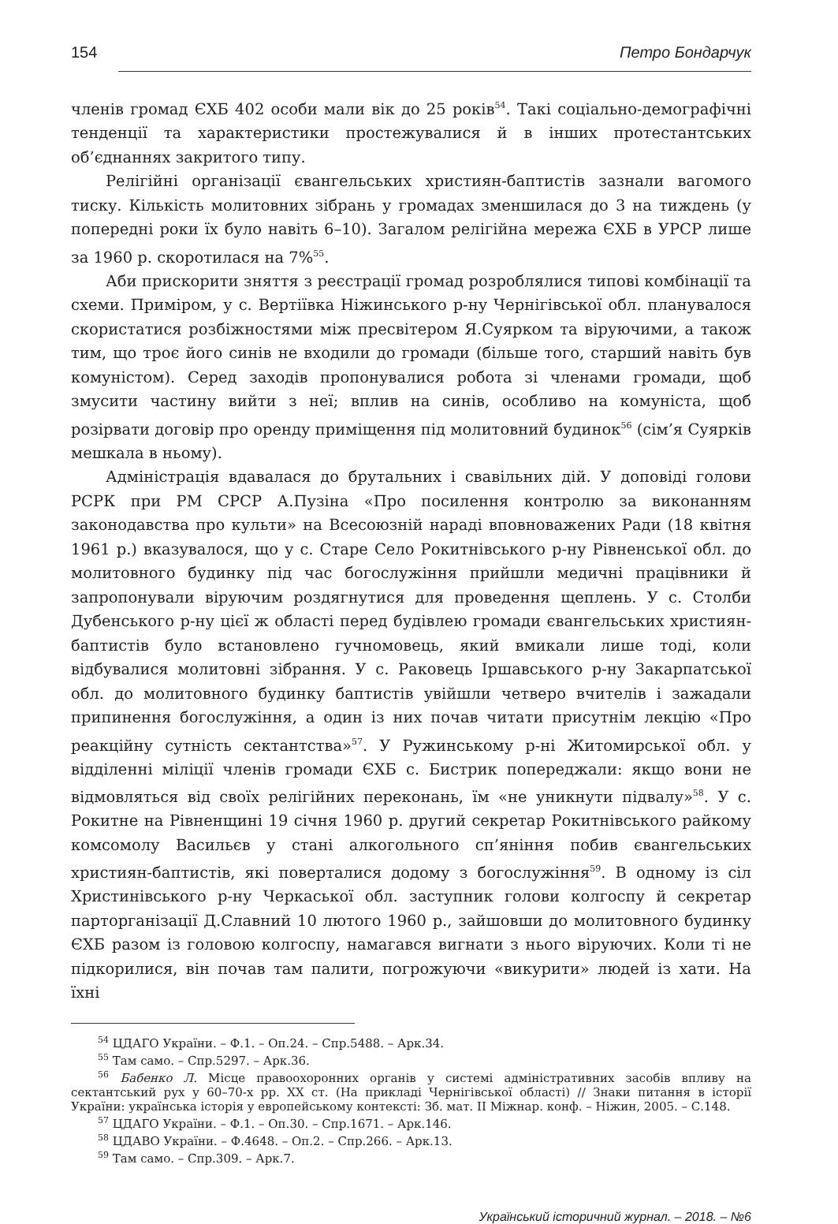154 Петро Бондарчук
членів громад ЄХБ 402 особи мали вік до 25 років<sup>54</sup>. Такі соціально-демографічні тенденції та характеристики простежувалися й в інших протестантських об’єднаннях закритого типу.
Релігійні організації євангельських християн-баптистів зазнали вагомого тиску. Кількість молитовних зібрань у громадах зменшилася до 3 на тиждень (у попередні роки їх було навіть 6–10). Загалом релігійна мережа ЄХБ в УРСР лише за 1960 р. скоротилася на 7%<sup>55</sup>.
Аби прискорити зняття з реєстрації громад розроблялися типові комбінації та схеми. Приміром, у с. Вертіївка Ніжинського р-ну Чернігівської обл. планувалося скористатися розбіжностями між пресвітером Я.Суярком та віруючими, а також тим, що троє його синів не входили до громади (більше того, старший навіть був комуністом). Серед заходів пропонувалися робота зі членами громади, щоб змусити частину вийти з неї; вплив на синів, особливо на комуніста, щоб розірвати договір про оренду приміщення під молитовний будинок<sup>56</sup> (сім’я Суярків мешкала в ньому).
Адміністрація вдавалася до брутальних і свавільних дій. У доповіді голови РСРК при РМ СРСР А.Пузіна «Про посилення контролю за виконанням законодавства про культи» на Всесоюзній нараді вповноважених Ради (18 квітня 1961 р.) вказувалося, що у с. Старе Село Рокитнівського р-ну Рівненської обл. до молитовного будинку під час богослужіння прийшли медичні працівники й запропонували віруючим роздягнутися для проведення щеплень. У с. Столби Дубенського р-ну цієї ж області перед будівлею громади євангельських християн-баптистів було встановлено гучномовець, який вмикали лише тоді, коли відбувалися молитовні зібрання. У с. Раковець Іршавського р-ну Закарпатської обл. до молитовного будинку баптистів увійшли четверо вчителів і зажадали припинення богослужіння, а один із них почав читати присутнім лекцію «Про реакційну сутність сектантства»<sup>57</sup>. У Ружинському р-ні Житомирської обл. у відділенні міліції членів громади ЄХБ с. Бистрик попереджали: якщо вони не відмовляться від своїх релігійних переконань, їм «не уникнути підвалу»<sup>58</sup>. У с. Рокитне на Рівненщині 19 січня 1960 р. другий секретар Рокитнівського райкому комсомолу Васильєв у стані алкогольного сп’яніння побив євангельських християн-баптистів, які поверталися додому з богослужіння<sup>59</sup>. В одному із сіл Христинівського р-ну Черкаської обл. заступник голови колгоспу й секретар парторганізації Д.Славний 10 лютого 1960 р., зайшовши до молитовного будинку ЄХБ разом із головою колгоспу, намагався вигнати з нього віруючих. Коли ті не підкорилися, він почав там палити, погрожуючи «викурити» людей із хати. На їхні
<sup>54</sup> ЦДАГО України. – Ф.1. – Оп.24. – Спр.5488. – Арк.34.
<sup>55</sup> Там само. – Спр.5297. – Арк.36.
<sup>56</sup> Бабенко Л. Місце правоохоронних органів у системі адміністративних засобів впливу на сектантський рух у 60–70-х рр. ХХ ст. (На прикладі Чернігівської області) // Знаки питання в історії України: українська історія у европейському контексті: Зб. мат. ІІ Міжнар. конф. – Ніжин, 2005. – С.148.
<sup>57</sup> ЦДАГО України. – Ф.1. – Оп.30. – Спр.1671. – Арк.146.
<sup>58</sup> ЦДАВО України. – Ф.4648. – Оп.2. – Спр.266. – Арк.13.
<sup>59</sup> Там само. – Спр.309. – Арк.7.
Український історичний журнал. – 2018. – №6